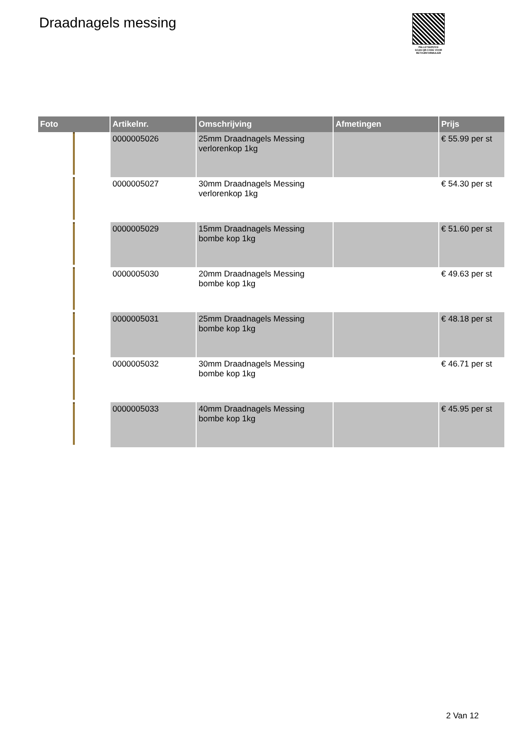Draadnagels messing
PALLETSERVICE
SCAN QR-CODE VOOR RETOURFORMULIER
| Foto | Artikelnr. | Omschrijving | Afmetingen | Prijs |
| --- | --- | --- | --- | --- |
| | 0000005026 | 25mm Draadnagels Messing verlorenkop 1kg | | € 55.99 per st |
| | 0000005027 | 30mm Draadnagels Messing verlorenkop 1kg | | € 54.30 per st |
| | 0000005029 | 15mm Draadnagels Messing bombe kop 1kg | | € 51.60 per st |
| | 0000005030 | 20mm Draadnagels Messing bombe kop 1kg | | € 49.63 per st |
| | 0000005031 | 25mm Draadnagels Messing bombe kop 1kg | | € 48.18 per st |
| | 0000005032 | 30mm Draadnagels Messing bombe kop 1kg | | € 46.71 per st |
| | 0000005033 | 40mm Draadnagels Messing bombe kop 1kg | | € 45.95 per st |
2 Van 12